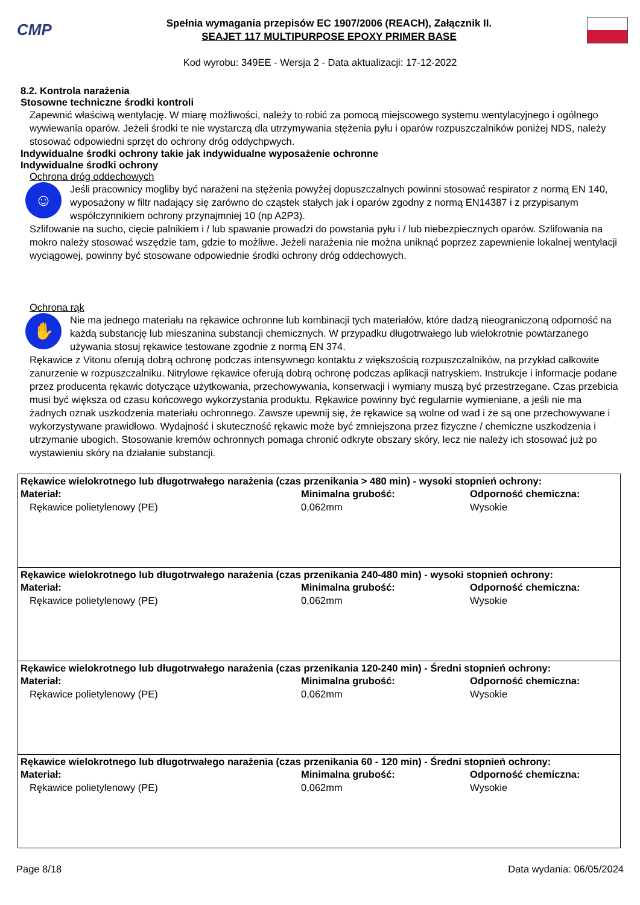CMP
Spełnia wymagania przepisów EC 1907/2006 (REACH), Załącznik II.
SEAJET 117 MULTIPURPOSE EPOXY PRIMER BASE
Kod wyrobu: 349EE - Wersja 2 - Data aktualizacji: 17-12-2022
8.2. Kontrola narażenia
Stosowne techniczne środki kontroli
Zapewnić właściwą wentylację. W miarę możliwości, należy to robić za pomocą miejscowego systemu wentylacyjnego i ogólnego wywiewania oparów. Jeżeli środki te nie wystarczą dla utrzymywania stężenia pyłu i oparów rozpuszczalników poniżej NDS, należy stosować odpowiedni sprzęt do ochrony dróg oddychpwych.
Indywidualne środki ochrony takie jak indywidualne wyposażenie ochronne
Indywidualne środki ochrony
Ochrona dróg oddechowych
☺
Jeśli pracownicy mogliby być narażeni na stężenia powyżej dopuszczalnych powinni stosować respirator z normą EN 140, wyposażony w filtr nadający się zarówno do cząstek stałych jak i oparów zgodny z normą EN14387 i z przypisanym współczynnikiem ochrony przynajmniej 10 (np A2P3).
Szlifowanie na sucho, cięcie palnikiem i / lub spawanie prowadzi do powstania pyłu i / lub niebezpiecznych oparów. Szlifowania na mokro należy stosować wszędzie tam, gdzie to możliwe. Jeżeli narażenia nie można uniknąć poprzez zapewnienie lokalnej wentylacji wyciągowej, powinny być stosowane odpowiednie środki ochrony dróg oddechowych.
Ochrona rąk
✋
Nie ma jednego materiału na rękawice ochronne lub kombinacji tych materiałów, które dadzą nieograniczoną odporność na każdą substancję lub mieszanina substancji chemicznych. W przypadku długotrwałego lub wielokrotnie powtarzanego używania stosuj rękawice testowane zgodnie z normą EN 374.
Rękawice z Vitonu oferują dobrą ochronę podczas intensywnego kontaktu z większością rozpuszczalników, na przykład całkowite zanurzenie w rozpuszczalniku. Nitrylowe rękawice oferują dobrą ochronę podczas aplikacji natryskiem. Instrukcje i informacje podane przez producenta rękawic dotyczące użytkowania, przechowywania, konserwacji i wymiany muszą być przestrzegane. Czas przebicia musi być większa od czasu końcowego wykorzystania produktu. Rękawice powinny być regularnie wymieniane, a jeśli nie ma żadnych oznak uszkodzenia materiału ochronnego. Zawsze upewnij się, że rękawice są wolne od wad i że są one przechowywane i wykorzystywane prawidłowo. Wydajność i skuteczność rękawic może być zmniejszona przez fizyczne / chemiczne uszkodzenia i utrzymanie ubogich. Stosowanie kremów ochronnych pomaga chronić odkryte obszary skóry, lecz nie należy ich stosować już po wystawieniu skóry na działanie substancji.
| Rękawice wielokrotnego lub długotrwałego narażenia (czas przenikania > 480 min) - wysoki stopnień ochrony: Materiał: Minimalna grubość: Odporność chemiczna: Rękawice polietylenowy (PE) 0,062mm Wysokie |
| Rękawice wielokrotnego lub długotrwałego narażenia (czas przenikania 240-480 min) - wysoki stopnień ochrony: Materiał: Minimalna grubość: Odporność chemiczna: Rękawice polietylenowy (PE) 0,062mm Wysokie |
| Rękawice wielokrotnego lub długotrwałego narażenia (czas przenikania 120-240 min) - Średni stopnień ochrony: Materiał: Minimalna grubość: Odporność chemiczna: Rękawice polietylenowy (PE) 0,062mm Wysokie |
| Rękawice wielokrotnego lub długotrwałego narażenia (czas przenikania 60 - 120 min) - Średni stopnień ochrony: Materiał: Minimalna grubość: Odporność chemiczna: Rękawice polietylenowy (PE) 0,062mm Wysokie |
Page 8/18 Data wydania: 06/05/2024